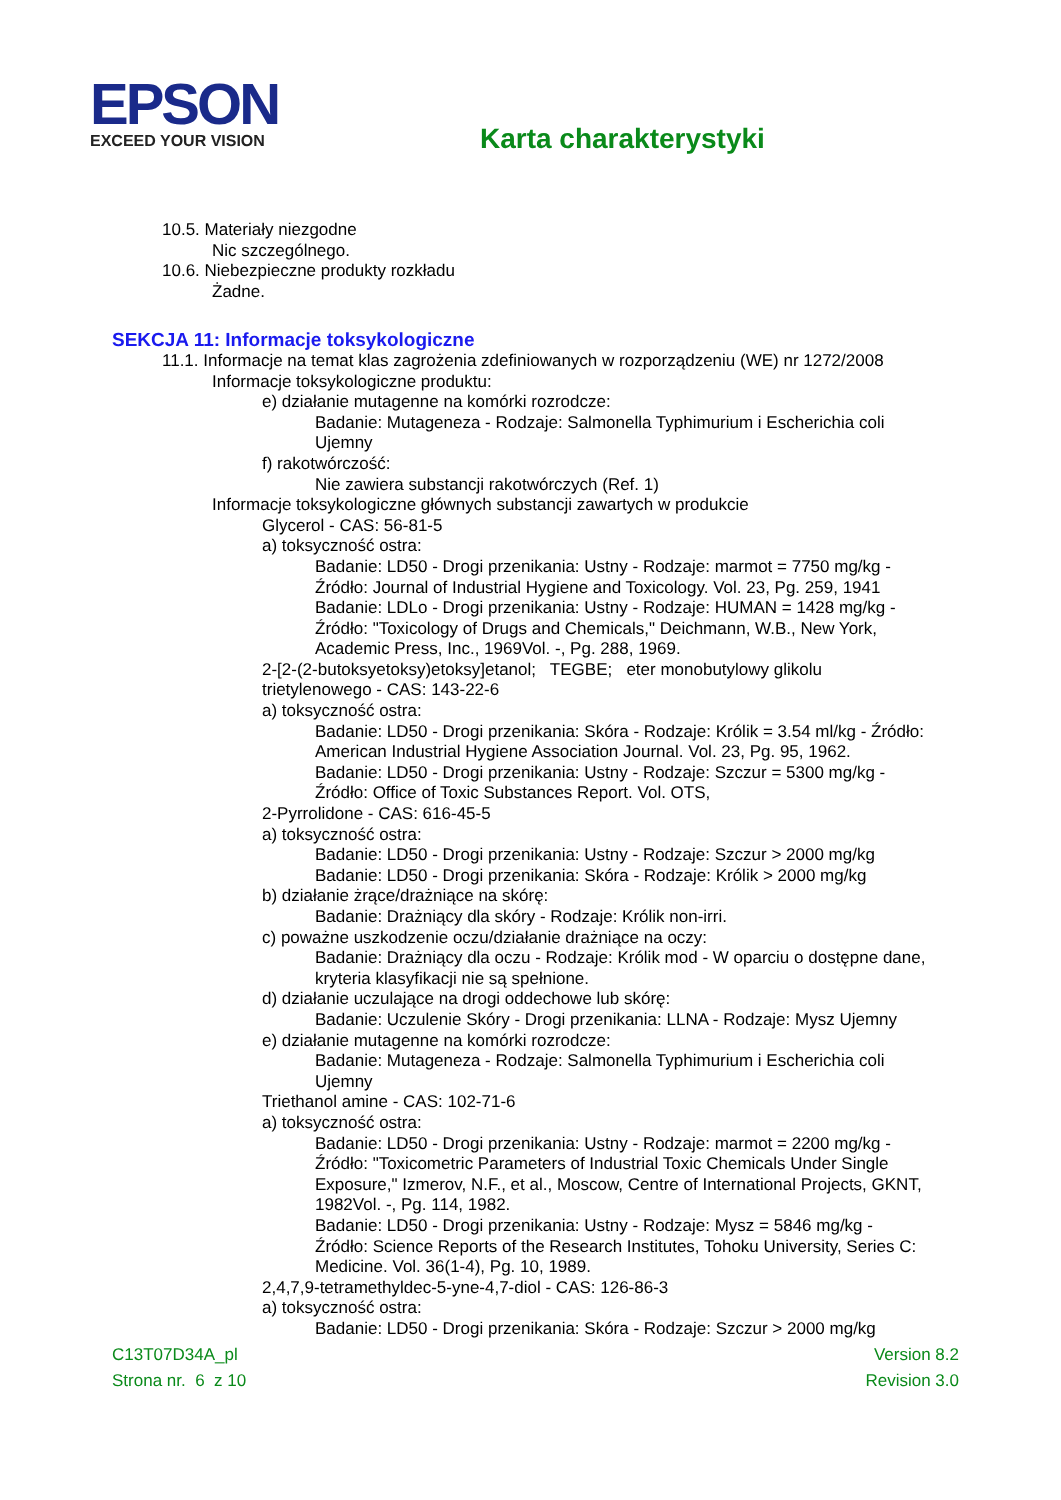EPSON
EXCEED YOUR VISION
Karta charakterystyki
10.5. Materiały niezgodne
Nic szczególnego.
10.6. Niebezpieczne produkty rozkładu
Żadne.
SEKCJA 11: Informacje toksykologiczne
11.1. Informacje na temat klas zagrożenia zdefiniowanych w rozporządzeniu (WE) nr 1272/2008
Informacje toksykologiczne produktu:
e) działanie mutagenne na komórki rozrodcze:
Badanie: Mutageneza - Rodzaje: Salmonella Typhimurium i Escherichia coli
Ujemny
f) rakotwórczość:
Nie zawiera substancji rakotwórczych (Ref. 1)
Informacje toksykologiczne głównych substancji zawartych w produkcie
Glycerol - CAS: 56-81-5
a) toksyczność ostra:
Badanie: LD50 - Drogi przenikania: Ustny - Rodzaje: marmot = 7750 mg/kg -
Źródło: Journal of Industrial Hygiene and Toxicology. Vol. 23, Pg. 259, 1941
Badanie: LDLo - Drogi przenikania: Ustny - Rodzaje: HUMAN = 1428 mg/kg -
Źródło: "Toxicology of Drugs and Chemicals," Deichmann, W.B., New York,
Academic Press, Inc., 1969Vol. -, Pg. 288, 1969.
2-[2-(2-butoksyetoksy)etoksy]etanol; TEGBE; eter monobutylowy glikolu
trietylenowego - CAS: 143-22-6
a) toksyczność ostra:
Badanie: LD50 - Drogi przenikania: Skóra - Rodzaje: Królik = 3.54 ml/kg - Źródło:
American Industrial Hygiene Association Journal. Vol. 23, Pg. 95, 1962.
Badanie: LD50 - Drogi przenikania: Ustny - Rodzaje: Szczur = 5300 mg/kg -
Źródło: Office of Toxic Substances Report. Vol. OTS,
2-Pyrrolidone - CAS: 616-45-5
a) toksyczność ostra:
Badanie: LD50 - Drogi przenikania: Ustny - Rodzaje: Szczur > 2000 mg/kg
Badanie: LD50 - Drogi przenikania: Skóra - Rodzaje: Królik > 2000 mg/kg
b) działanie żrące/drażniące na skórę:
Badanie: Drażniący dla skóry - Rodzaje: Królik non-irri.
c) poważne uszkodzenie oczu/działanie drażniące na oczy:
Badanie: Drażniący dla oczu - Rodzaje: Królik mod - W oparciu o dostępne dane,
kryteria klasyfikacji nie są spełnione.
d) działanie uczulające na drogi oddechowe lub skórę:
Badanie: Uczulenie Skóry - Drogi przenikania: LLNA - Rodzaje: Mysz Ujemny
e) działanie mutagenne na komórki rozrodcze:
Badanie: Mutageneza - Rodzaje: Salmonella Typhimurium i Escherichia coli
Ujemny
Triethanol amine - CAS: 102-71-6
a) toksyczność ostra:
Badanie: LD50 - Drogi przenikania: Ustny - Rodzaje: marmot = 2200 mg/kg -
Źródło: "Toxicometric Parameters of Industrial Toxic Chemicals Under Single
Exposure," Izmerov, N.F., et al., Moscow, Centre of International Projects, GKNT,
1982Vol. -, Pg. 114, 1982.
Badanie: LD50 - Drogi przenikania: Ustny - Rodzaje: Mysz = 5846 mg/kg -
Źródło: Science Reports of the Research Institutes, Tohoku University, Series C:
Medicine. Vol. 36(1-4), Pg. 10, 1989.
2,4,7,9-tetramethyldec-5-yne-4,7-diol - CAS: 126-86-3
a) toksyczność ostra:
Badanie: LD50 - Drogi przenikania: Skóra - Rodzaje: Szczur > 2000 mg/kg
C13T07D34A_pl
Strona nr. 6 z 10
Version 8.2
Revision 3.0